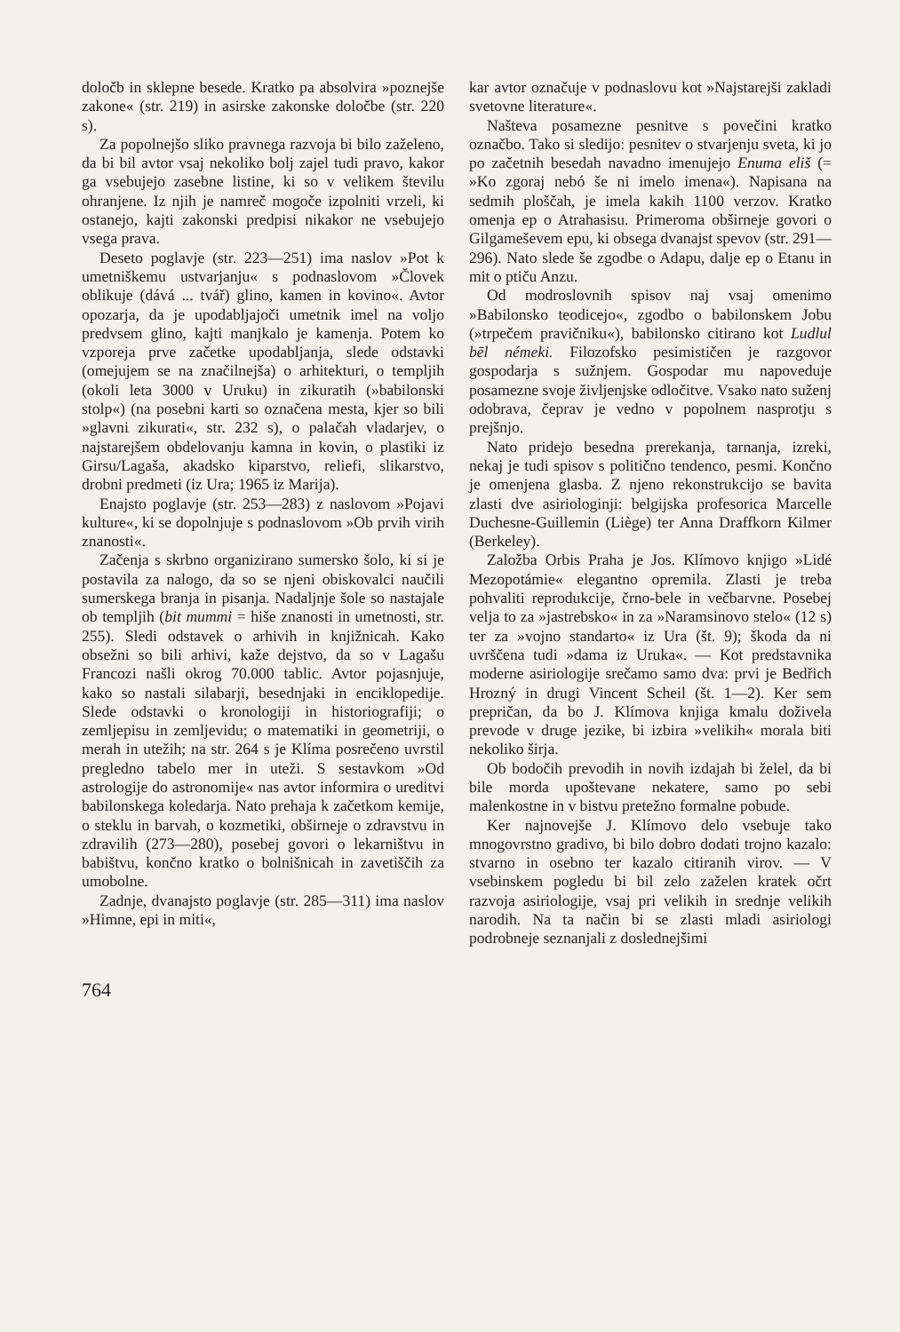določb in sklepne besede. Kratko pa absolvira »poznejše zakone« (str. 219) in asirske zakonske določbe (str. 220 s).
Za popolnejšo sliko pravnega razvoja bi bilo zaželeno, da bi bil avtor vsaj nekoliko bolj zajel tudi pravo, kakor ga vsebujejo zasebne listine, ki so v velikem številu ohranjene. Iz njih je namreč mogoče izpolniti vrzeli, ki ostanejo, kajti zakonski predpisi nikakor ne vsebujejo vsega prava.
Deseto poglavje (str. 223—251) ima naslov »Pot k umetniškemu ustvarjanju« s podnaslovom »Človek oblikuje (dává ... tvář) glino, kamen in kovino«. Avtor opozarja, da je upodabljajoči umetnik imel na voljo predvsem glino, kajti manjkalo je kamenja. Potem ko vzporeja prve začetke upodabljanja, slede odstavki (omejujem se na značilnejša) o arhitekturi, o templjih (okoli leta 3000 v Uruku) in zikuratih (»babilonski stolp«) (na posebni karti so označena mesta, kjer so bili »glavni zikurati«, str. 232 s), o palačah vladarjev, o najstarejšem obdelovanju kamna in kovin, o plastiki iz Girsu/Lagaša, akadsko kiparstvo, reliefi, slikarstvo, drobni predmeti (iz Ura; 1965 iz Marija).
Enajsto poglavje (str. 253—283) z naslovom »Pojavi kulture«, ki se dopolnjuje s podnaslovom »Ob prvih virih znanosti«.
Začenja s skrbno organizirano sumersko šolo, ki si je postavila za nalogo, da so se njeni obiskovalci naučili sumerskega branja in pisanja. Nadaljnje šole so nastajale ob templjih (bit mummi = hiše znanosti in umetnosti, str. 255). Sledi odstavek o arhivih in knjižnicah. Kako obsežni so bili arhivi, kaže dejstvo, da so v Lagašu Francozi našli okrog 70.000 tablic. Avtor pojasnjuje, kako so nastali silabarji, besednjaki in enciklopedije. Slede odstavki o kronologiji in historiografiji; o zemljepisu in zemljevidu; o matematiki in geometriji, o merah in utežih; na str. 264 s je Klíma posrečeno uvrstil pregledno tabelo mer in uteži. S sestavkom »Od astrologije do astronomije« nas avtor informira o ureditvi babilonskega koledarja. Nato prehaja k začetkom kemije, o steklu in barvah, o kozmetiki, obširneje o zdravstvu in zdravilih (273—280), posebej govori o lekarništvu in babištvu, končno kratko o bolnišnicah in zavetiščih za umobolne.
Zadnje, dvanajsto poglavje (str. 285—311) ima naslov »Himne, epi in miti«,
kar avtor označuje v podnaslovu kot »Najstarejši zakladi svetovne literature«.
Našteva posamezne pesnitve s povečini kratko označbo. Tako si sledijo: pesnitev o stvarjenju sveta, ki jo po začetnih besedah navadno imenujejo Enuma eliš (= »Ko zgoraj nebó še ni imelo imena«). Napisana na sedmih ploščah, je imela kakih 1100 verzov. Kratko omenja ep o Atrahasisu. Primeroma obširneje govori o Gilgameševem epu, ki obsega dvanajst spevov (str. 291—296). Nato slede še zgodbe o Adapu, dalje ep o Etanu in mit o ptiču Anzu.
Od modroslovnih spisov naj vsaj omenimo »Babilonsko teodicejo«, zgodbo o babilonskem Jobu (»trpečem pravičniku«), babilonsko citirano kot Ludlul bēl némeki. Filozofsko pesimističen je razgovor gospodarja s sužnjem. Gospodar mu napoveduje posamezne svoje življenjske odločitve. Vsako nato suženj odobrava, čeprav je vedno v popolnem nasprotju s prejšnjo.
Nato pridejo besedna prerekanja, tarnanja, izreki, nekaj je tudi spisov s politično tendenco, pesmi. Končno je omenjena glasba. Z njeno rekonstrukcijo se bavita zlasti dve asiriologinji: belgijska profesorica Marcelle Duchesne-Guillemin (Liège) ter Anna Draffkorn Kilmer (Berkeley).
Založba Orbis Praha je Jos. Klímovo knjigo »Lidé Mezopotámie« elegantno opremila. Zlasti je treba pohvaliti reprodukcije, črno-bele in večbarvne. Posebej velja to za »jastrebsko« in za »Naramsinovo stelo« (12 s) ter za »vojno standarto« iz Ura (št. 9); škoda da ni uvrščena tudi »dama iz Uruka«. — Kot predstavnika moderne asiriologije srečamo samo dva: prvi je Bedřich Hrozný in drugi Vincent Scheil (št. 1—2). Ker sem prepričan, da bo J. Klímova knjiga kmalu doživela prevode v druge jezike, bi izbira »velikih« morala biti nekoliko širja.
Ob bodočih prevodih in novih izdajah bi želel, da bi bile morda upoštevane nekatere, samo po sebi malenkostne in v bistvu pretežno formalne pobude.
Ker najnovejše J. Klímovo delo vsebuje tako mnogovrstno gradivo, bi bilo dobro dodati trojno kazalo: stvarno in osebno ter kazalo citiranih virov. — V vsebinskem pogledu bi bil zelo zaželen kratek očrt razvoja asiriologije, vsaj pri velikih in srednje velikih narodih. Na ta način bi se zlasti mladi asiriologi podrobneje seznanjali z doslednejšimi
764